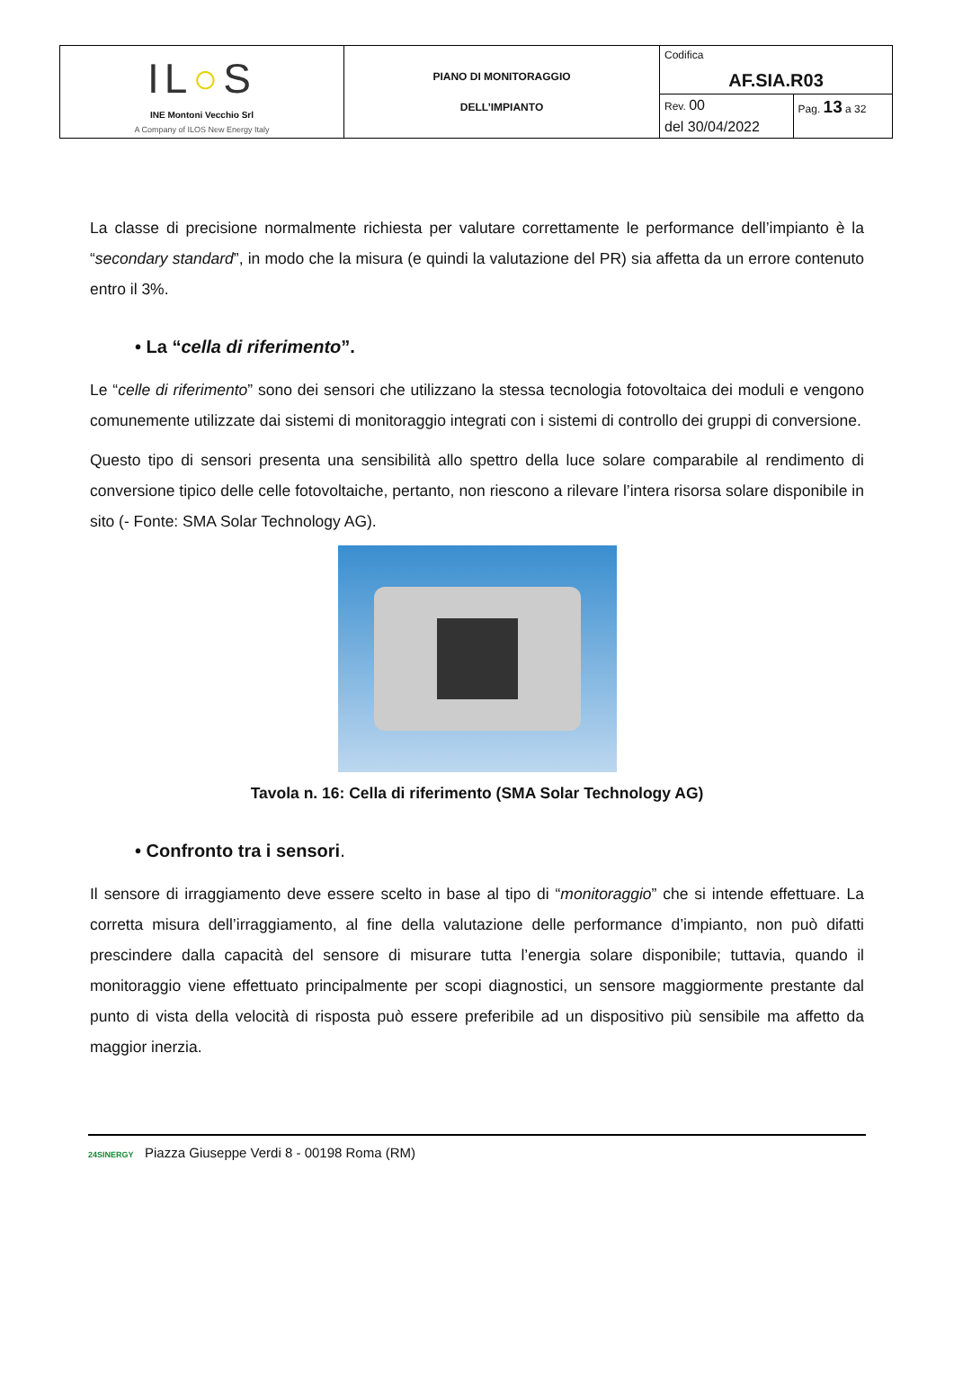| IL ○ S INE Montoni Vecchio Srl A Company of ILOS New Energy Italy | PIANO DI MONITORAGGIO DELL’IMPIANTO | Codifica AF.SIA.R03 | |
| | | Rev. 00 | Pag. 13 a 32 |
| | | del 30/04/2022 | |
La classe di precisione normalmente richiesta per valutare correttamente le performance dell’impianto è la “secondary standard”, in modo che la misura (e quindi la valutazione del PR) sia affetta da un errore contenuto entro il 3%.
• La “cella di riferimento”.
Le “celle di riferimento” sono dei sensori che utilizzano la stessa tecnologia fotovoltaica dei moduli e vengono comunemente utilizzate dai sistemi di monitoraggio integrati con i sistemi di controllo dei gruppi di conversione.
Questo tipo di sensori presenta una sensibilità allo spettro della luce solare comparabile al rendimento di conversione tipico delle celle fotovoltaiche, pertanto, non riescono a rilevare l’intera risorsa solare disponibile in sito (- Fonte: SMA Solar Technology AG).
Tavola n. 16: Cella di riferimento (SMA Solar Technology AG)
• Confronto tra i sensori.
Il sensore di irraggiamento deve essere scelto in base al tipo di “monitoraggio” che si intende effettuare. La corretta misura dell’irraggiamento, al fine della valutazione delle performance d’impianto, non può difatti prescindere dalla capacità del sensore di misurare tutta l’energia solare disponibile; tuttavia, quando il monitoraggio viene effettuato principalmente per scopi diagnostici, un sensore maggiormente prestante dal punto di vista della velocità di risposta può essere preferibile ad un dispositivo più sensibile ma affetto da maggior inerzia.
24SINERGY Piazza Giuseppe Verdi 8 - 00198 Roma (RM)